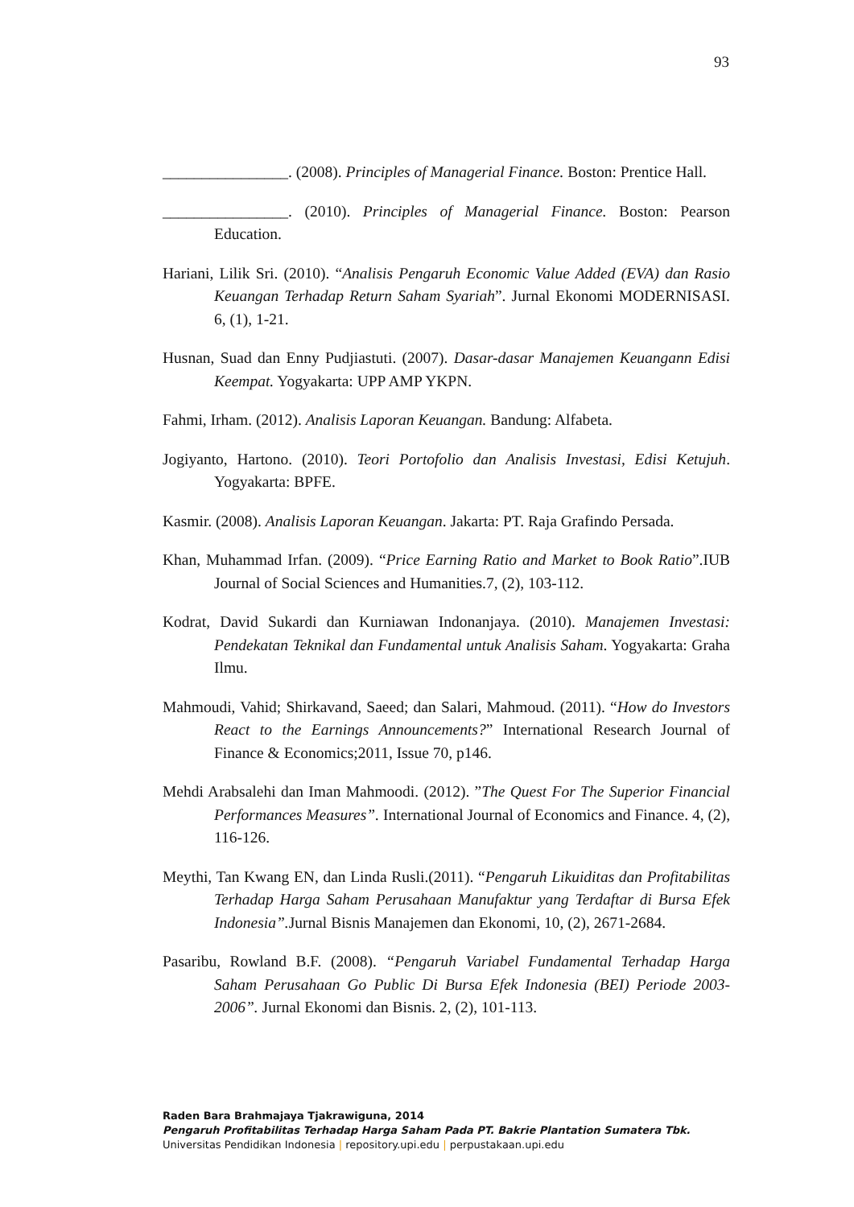93
________________. (2008). Principles of Managerial Finance. Boston: Prentice Hall.
________________. (2010). Principles of Managerial Finance. Boston: Pearson Education.
Hariani, Lilik Sri. (2010). “Analisis Pengaruh Economic Value Added (EVA) dan Rasio Keuangan Terhadap Return Saham Syariah”. Jurnal Ekonomi MODERNISASI. 6, (1), 1-21.
Husnan, Suad dan Enny Pudjiastuti. (2007). Dasar-dasar Manajemen Keuangann Edisi Keempat. Yogyakarta: UPP AMP YKPN.
Fahmi, Irham. (2012). Analisis Laporan Keuangan. Bandung: Alfabeta.
Jogiyanto, Hartono. (2010). Teori Portofolio dan Analisis Investasi, Edisi Ketujuh. Yogyakarta: BPFE.
Kasmir. (2008). Analisis Laporan Keuangan. Jakarta: PT. Raja Grafindo Persada.
Khan, Muhammad Irfan. (2009). “Price Earning Ratio and Market to Book Ratio”.IUB Journal of Social Sciences and Humanities.7, (2), 103-112.
Kodrat, David Sukardi dan Kurniawan Indonanjaya. (2010). Manajemen Investasi: Pendekatan Teknikal dan Fundamental untuk Analisis Saham. Yogyakarta: Graha Ilmu.
Mahmoudi, Vahid; Shirkavand, Saeed; dan Salari, Mahmoud. (2011). “How do Investors React to the Earnings Announcements?” International Research Journal of Finance & Economics;2011, Issue 70, p146.
Mehdi Arabsalehi dan Iman Mahmoodi. (2012). ”The Quest For The Superior Financial Performances Measures”. International Journal of Economics and Finance. 4, (2), 116-126.
Meythi, Tan Kwang EN, dan Linda Rusli.(2011). “Pengaruh Likuiditas dan Profitabilitas Terhadap Harga Saham Perusahaan Manufaktur yang Terdaftar di Bursa Efek Indonesia”. Jurnal Bisnis Manajemen dan Ekonomi, 10, (2), 2671-2684.
Pasaribu, Rowland B.F. (2008). “Pengaruh Variabel Fundamental Terhadap Harga Saham Perusahaan Go Public Di Bursa Efek Indonesia (BEI) Periode 2003-2006”. Jurnal Ekonomi dan Bisnis. 2, (2), 101-113.
Raden Bara Brahmajaya Tjakrawiguna, 2014
Pengaruh Profitabilitas Terhadap Harga Saham Pada PT. Bakrie Plantation Sumatera Tbk.
Universitas Pendidikan Indonesia | repository.upi.edu | perpustakaan.upi.edu